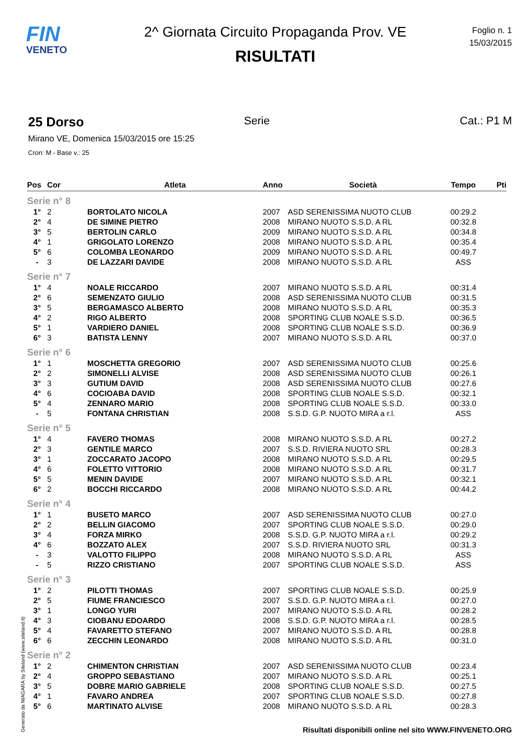FIN
VENETO
2^ Giornata Circuito Propaganda Prov. VE
RISULTATI
Foglio n. 1
15/03/2015
25 Dorso
Serie Cat.: P1 M
Mirano VE, Domenica 15/03/2015 ore 15:25
Cron: M - Base v.: 25
| Pos | Cor | Atleta | Anno | Società | Tempo | Pti |
| --- | --- | --- | --- | --- | --- | --- |
| Serie n° 8 | | | | | | |
| 1° | 2 | BORTOLATO NICOLA | 2007 | ASD SERENISSIMA NUOTO CLUB | 00:29.2 | |
| 2° | 4 | DE SIMINE PIETRO | 2008 | MIRANO NUOTO S.S.D. A RL | 00:32.8 | |
| 3° | 5 | BERTOLIN CARLO | 2009 | MIRANO NUOTO S.S.D. A RL | 00:34.8 | |
| 4° | 1 | GRIGOLATO LORENZO | 2008 | MIRANO NUOTO S.S.D. A RL | 00:35.4 | |
| 5° | 6 | COLOMBA LEONARDO | 2009 | MIRANO NUOTO S.S.D. A RL | 00:49.7 | |
| - | 3 | DE LAZZARI DAVIDE | 2008 | MIRANO NUOTO S.S.D. A RL | ASS | |
| Serie n° 7 | | | | | | |
| 1° | 4 | NOALE RICCARDO | 2007 | MIRANO NUOTO S.S.D. A RL | 00:31.4 | |
| 2° | 6 | SEMENZATO GIULIO | 2008 | ASD SERENISSIMA NUOTO CLUB | 00:31.5 | |
| 3° | 5 | BERGAMASCO ALBERTO | 2008 | MIRANO NUOTO S.S.D. A RL | 00:35.3 | |
| 4° | 2 | RIGO ALBERTO | 2008 | SPORTING CLUB NOALE S.S.D. | 00:36.5 | |
| 5° | 1 | VARDIERO DANIEL | 2008 | SPORTING CLUB NOALE S.S.D. | 00:36.9 | |
| 6° | 3 | BATISTA LENNY | 2007 | MIRANO NUOTO S.S.D. A RL | 00:37.0 | |
| Serie n° 6 | | | | | | |
| 1° | 1 | MOSCHETTA GREGORIO | 2007 | ASD SERENISSIMA NUOTO CLUB | 00:25.6 | |
| 2° | 2 | SIMONELLI ALVISE | 2008 | ASD SERENISSIMA NUOTO CLUB | 00:26.1 | |
| 3° | 3 | GUTIUM DAVID | 2008 | ASD SERENISSIMA NUOTO CLUB | 00:27.6 | |
| 4° | 6 | COCIOABA DAVID | 2008 | SPORTING CLUB NOALE S.S.D. | 00:32.1 | |
| 5° | 4 | ZENNARO MARIO | 2008 | SPORTING CLUB NOALE S.S.D. | 00:33.0 | |
| - | 5 | FONTANA CHRISTIAN | 2008 | S.S.D. G.P. NUOTO MIRA a r.l. | ASS | |
| Serie n° 5 | | | | | | |
| 1° | 4 | FAVERO THOMAS | 2008 | MIRANO NUOTO S.S.D. A RL | 00:27.2 | |
| 2° | 3 | GENTILE MARCO | 2007 | S.S.D. RIVIERA NUOTO SRL | 00:28.3 | |
| 3° | 1 | ZOCCARATO JACOPO | 2008 | MIRANO NUOTO S.S.D. A RL | 00:29.5 | |
| 4° | 6 | FOLETTO VITTORIO | 2008 | MIRANO NUOTO S.S.D. A RL | 00:31.7 | |
| 5° | 5 | MENIN DAVIDE | 2007 | MIRANO NUOTO S.S.D. A RL | 00:32.1 | |
| 6° | 2 | BOCCHI RICCARDO | 2008 | MIRANO NUOTO S.S.D. A RL | 00:44.2 | |
| Serie n° 4 | | | | | | |
| 1° | 1 | BUSETO MARCO | 2007 | ASD SERENISSIMA NUOTO CLUB | 00:27.0 | |
| 2° | 2 | BELLIN GIACOMO | 2007 | SPORTING CLUB NOALE S.S.D. | 00:29.0 | |
| 3° | 4 | FORZA MIRKO | 2008 | S.S.D. G.P. NUOTO MIRA a r.l. | 00:29.2 | |
| 4° | 6 | BOZZATO ALEX | 2007 | S.S.D. RIVIERA NUOTO SRL | 00:31.3 | |
| - | 3 | VALOTTO FILIPPO | 2008 | MIRANO NUOTO S.S.D. A RL | ASS | |
| - | 5 | RIZZO CRISTIANO | 2007 | SPORTING CLUB NOALE S.S.D. | ASS | |
| Serie n° 3 | | | | | | |
| 1° | 2 | PILOTTI THOMAS | 2007 | SPORTING CLUB NOALE S.S.D. | 00:25.9 | |
| 2° | 5 | FIUME FRANCIESCO | 2007 | S.S.D. G.P. NUOTO MIRA a r.l. | 00:27.0 | |
| 3° | 1 | LONGO YURI | 2007 | MIRANO NUOTO S.S.D. A RL | 00:28.2 | |
| 4° | 3 | CIOBANU EDOARDO | 2008 | S.S.D. G.P. NUOTO MIRA a r.l. | 00:28.5 | |
| 5° | 4 | FAVARETTO STEFANO | 2007 | MIRANO NUOTO S.S.D. A RL | 00:28.8 | |
| 6° | 6 | ZECCHIN LEONARDO | 2008 | MIRANO NUOTO S.S.D. A RL | 00:31.0 | |
| Serie n° 2 | | | | | | |
| 1° | 2 | CHIMENTON CHRISTIAN | 2007 | ASD SERENISSIMA NUOTO CLUB | 00:23.4 | |
| 2° | 4 | GROPPO SEBASTIANO | 2007 | MIRANO NUOTO S.S.D. A RL | 00:25.1 | |
| 3° | 5 | DOBRE MARIO GABRIELE | 2008 | SPORTING CLUB NOALE S.S.D. | 00:27.5 | |
| 4° | 1 | FAVARO ANDREA | 2007 | SPORTING CLUB NOALE S.S.D. | 00:27.8 | |
| 5° | 6 | MARTINATO ALVISE | 2008 | MIRANO NUOTO S.S.D. A RL | 00:28.3 | |
Generato da NIAGARA by Siteland (www.siteland.it)
Risultati disponibili online nel sito WWW.FINVENETO.ORG